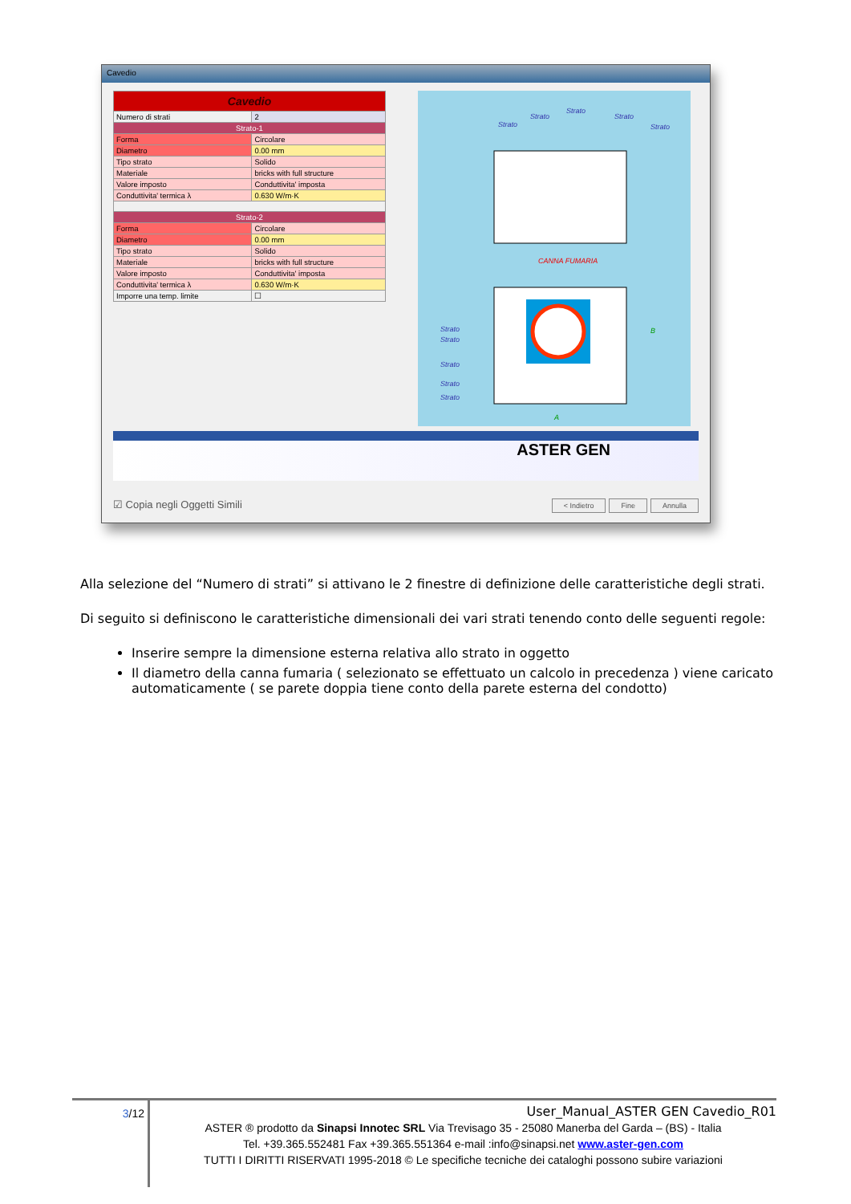Cavedio
| Cavedio | |
| Numero di strati | 2 |
| Strato-1 | |
| Forma | Circolare |
| Diametro | 0.00 mm |
| Tipo strato | Solido |
| Materiale | bricks with full structure |
| Valore imposto | Conduttivita' imposta |
| Conduttivita' termica λ | 0.630 W/m·K |
| Strato-2 | |
| Forma | Circolare |
| Diametro | 0.00 mm |
| Tipo strato | Solido |
| Materiale | bricks with full structure |
| Valore imposto | Conduttivita' imposta |
| Conduttivita' termica λ | 0.630 W/m·K |
| Imporre una temp. limite | ☐ |
Strato
Strato
Strato
Strato
Strato
CANNA FUMARIA
Strato
Strato
Strato
Strato
Strato
A
B
ASTER GEN
☑ Copia negli Oggetti Simili < Indietro Fine Annulla
Alla selezione del “Numero di strati” si attivano le 2 finestre di definizione delle caratteristiche degli strati.
Di seguito si definiscono le caratteristiche dimensionali dei vari strati tenendo conto delle seguenti regole:
Inserire sempre la dimensione esterna relativa allo strato in oggetto
Il diametro della canna fumaria ( selezionato se effettuato un calcolo in precedenza ) viene caricato automaticamente ( se parete doppia tiene conto della parete esterna del condotto)
3/12
User_Manual_ASTER GEN Cavedio_R01
ASTER ® prodotto da Sinapsi Innotec SRL Via Trevisago 35 - 25080 Manerba del Garda – (BS) - Italia
Tel. +39.365.552481 Fax +39.365.551364 e-mail :info@sinapsi.net www.aster-gen.com
TUTTI I DIRITTI RISERVATI 1995-2018 © Le specifiche tecniche dei cataloghi possono subire variazioni